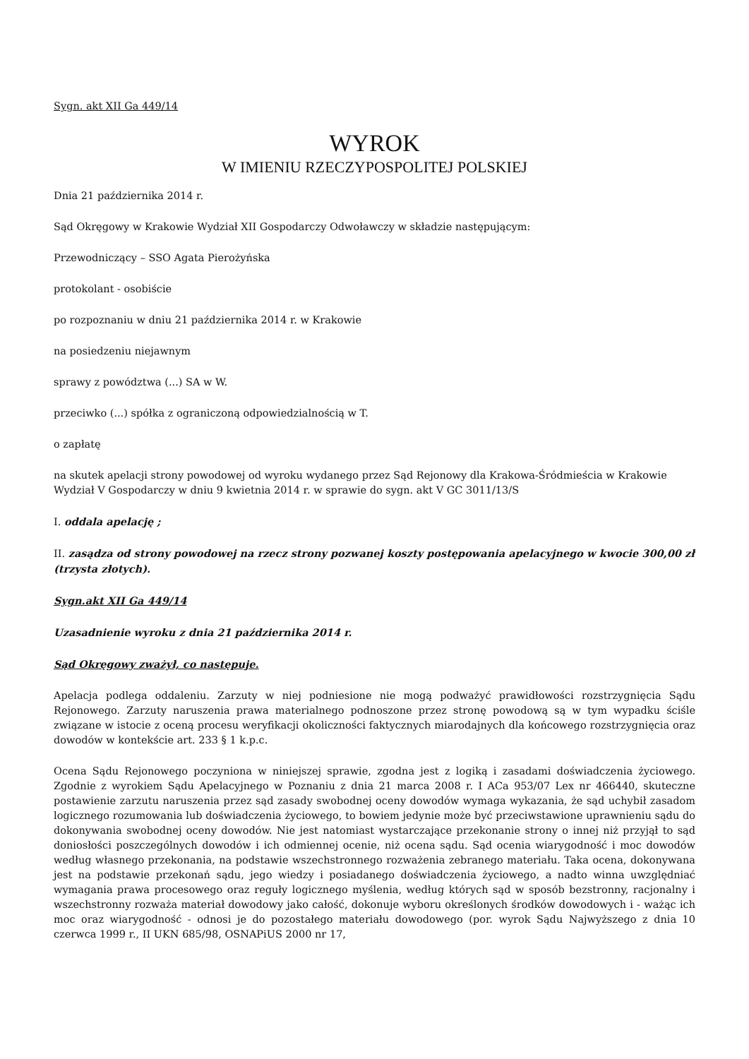Sygn. akt XII Ga 449/14
WYROK
W IMIENIU RZECZYPOSPOLITEJ POLSKIEJ
Dnia 21 października 2014 r.
Sąd Okręgowy w Krakowie Wydział XII Gospodarczy Odwoławczy w składzie następującym:
Przewodniczący – SSO Agata Pierożyńska
protokolant - osobiście
po rozpoznaniu w dniu 21 października 2014 r. w Krakowie
na posiedzeniu niejawnym
sprawy z powództwa (...) SA w W.
przeciwko (...) spółka z ograniczoną odpowiedzialnością w T.
o zapłatę
na skutek apelacji strony powodowej od wyroku wydanego przez Sąd Rejonowy dla Krakowa-Śródmieścia w Krakowie Wydział V Gospodarczy w dniu 9 kwietnia 2014 r. w sprawie do sygn. akt V GC 3011/13/S
I. oddala apelację ;
II. zasądza od strony powodowej na rzecz strony pozwanej koszty postępowania apelacyjnego w kwocie 300,00 zł (trzysta złotych).
Sygn.akt XII Ga 449/14
Uzasadnienie wyroku z dnia 21 października 2014 r.
Sąd Okręgowy zważył, co następuje.
Apelacja podlega oddaleniu. Zarzuty w niej podniesione nie mogą podważyć prawidłowości rozstrzygnięcia Sądu Rejonowego. Zarzuty naruszenia prawa materialnego podnoszone przez stronę powodową są w tym wypadku ściśle związane w istocie z oceną procesu weryfikacji okoliczności faktycznych miarodajnych dla końcowego rozstrzygnięcia oraz dowodów w kontekście art. 233 § 1 k.p.c.
Ocena Sądu Rejonowego poczyniona w niniejszej sprawie, zgodna jest z logiką i zasadami doświadczenia życiowego. Zgodnie z wyrokiem Sądu Apelacyjnego w Poznaniu z dnia 21 marca 2008 r. I ACa 953/07 Lex nr 466440, skuteczne postawienie zarzutu naruszenia przez sąd zasady swobodnej oceny dowodów wymaga wykazania, że sąd uchybił zasadom logicznego rozumowania lub doświadczenia życiowego, to bowiem jedynie może być przeciwstawione uprawnieniu sądu do dokonywania swobodnej oceny dowodów. Nie jest natomiast wystarczające przekonanie strony o innej niż przyjął to sąd doniosłości poszczególnych dowodów i ich odmiennej ocenie, niż ocena sądu. Sąd ocenia wiarygodność i moc dowodów według własnego przekonania, na podstawie wszechstronnego rozważenia zebranego materiału. Taka ocena, dokonywana jest na podstawie przekonań sądu, jego wiedzy i posiadanego doświadczenia życiowego, a nadto winna uwzględniać wymagania prawa procesowego oraz reguły logicznego myślenia, według których sąd w sposób bezstronny, racjonalny i wszechstronny rozważa materiał dowodowy jako całość, dokonuje wyboru określonych środków dowodowych i - ważąc ich moc oraz wiarygodność - odnosi je do pozostałego materiału dowodowego (por. wyrok Sądu Najwyższego z dnia 10 czerwca 1999 r., II UKN 685/98, OSNAPiUS 2000 nr 17,